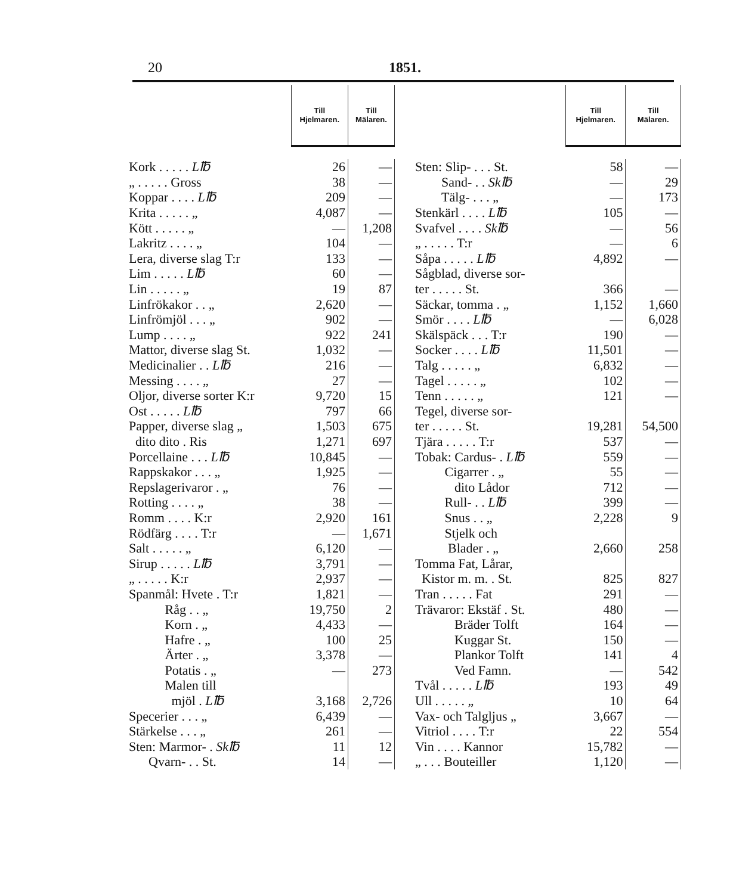20 1851.
| | Till Hjelmaren. | Till Mälaren. |
| --- | --- | --- |
| Kork . . . . . L℔ | 26 | — |
| „ . . . . . Gross | 38 | — |
| Koppar . . . . L℔ | 209 | — |
| Krita . . . . . „ | 4,087 | — |
| Kött . . . . . „ | — | 1,208 |
| Lakritz . . . . „ | 104 | — |
| Lera, diverse slag T:r | 133 | — |
| Lim . . . . . L℔ | 60 | — |
| Lin . . . . . „ | 19 | 87 |
| Linfrökakor . . „ | 2,620 | — |
| Linfrömjöl . . . „ | 902 | — |
| Lump . . . . „ | 922 | 241 |
| Mattor, diverse slag St. | 1,032 | — |
| Medicinalier . . L℔ | 216 | — |
| Messing . . . . „ | 27 | — |
| Oljor, diverse sorter K:r | 9,720 | 15 |
| Ost . . . . . L℔ | 797 | 66 |
| Papper, diverse slag „ | 1,503 | 675 |
| dito dito . Ris | 1,271 | 697 |
| Porcellaine . . . L℔ | 10,845 | — |
| Rappskakor . . . „ | 1,925 | — |
| Repslagerivaror . „ | 76 | — |
| Rotting . . . . „ | 38 | — |
| Romm . . . . K:r | 2,920 | 161 |
| Rödfärg . . . . T:r | — | 1,671 |
| Salt . . . . . „ | 6,120 | — |
| Sirup . . . . . L℔ | 3,791 | — |
| „ . . . . . K:r | 2,937 | — |
| Spanmål: Hvete . T:r | 1,821 | — |
| Råg . . „ | 19,750 | 2 |
| Korn . „ | 4,433 | — |
| Hafre . „ | 100 | 25 |
| Ärter . „ | 3,378 | — |
| Potatis . „ | — | 273 |
| Malen till | | |
| mjöl . L℔ | 3,168 | 2,726 |
| Specerier . . . „ | 6,439 | — |
| Stärkelse . . . „ | 261 | — |
| Sten: Marmor- . Sk℔ | 11 | 12 |
| Qvarn- . . St. | 14 | — |
| | Till Hjelmaren. | Till Mälaren. |
| --- | --- | --- |
| Sten: Slip- . . . St. | 58 | — |
| Sand- . . Sk℔ | — | 29 |
| Tälg- . . . „ | — | 173 |
| Stenkärl . . . . L℔ | 105 | — |
| Svafvel . . . . Sk℔ | — | 56 |
| „ . . . . . T:r | — | 6 |
| Såpa . . . . . L℔ | 4,892 | — |
| Sågblad, diverse sor- | | |
| ter . . . . . St. | 366 | — |
| Säckar, tomma . „ | 1,152 | 1,660 |
| Smör . . . . L℔ | — | 6,028 |
| Skälspäck . . . T:r | 190 | — |
| Socker . . . . L℔ | 11,501 | — |
| Talg . . . . . „ | 6,832 | — |
| Tagel . . . . . „ | 102 | — |
| Tenn . . . . . „ | 121 | — |
| Tegel, diverse sor- | | |
| ter . . . . . St. | 19,281 | 54,500 |
| Tjära . . . . . T:r | 537 | — |
| Tobak: Cardus- . L℔ | 559 | — |
| Cigarrer . „ | 55 | — |
| dito Lådor | 712 | — |
| Rull- . . L℔ | 399 | — |
| Snus . . „ | 2,228 | 9 |
| Stjelk och | | |
| Blader . „ | 2,660 | 258 |
| Tomma Fat, Lårar, | | |
| Kistor m. m. . St. | 825 | 827 |
| Tran . . . . . Fat | 291 | — |
| Trävaror: Ekstäf . St. | 480 | — |
| Bräder Tolft | 164 | — |
| Kuggar St. | 150 | — |
| Plankor Tolft | 141 | 4 |
| Ved Famn. | — | 542 |
| Tvål . . . . . L℔ | 193 | 49 |
| Ull . . . . . „ | 10 | 64 |
| Vax- och Talgljus „ | 3,667 | — |
| Vitriol . . . . T:r | 22 | 554 |
| Vin . . . . Kannor | 15,782 | — |
| „ . . . Bouteiller | 1,120 | — |